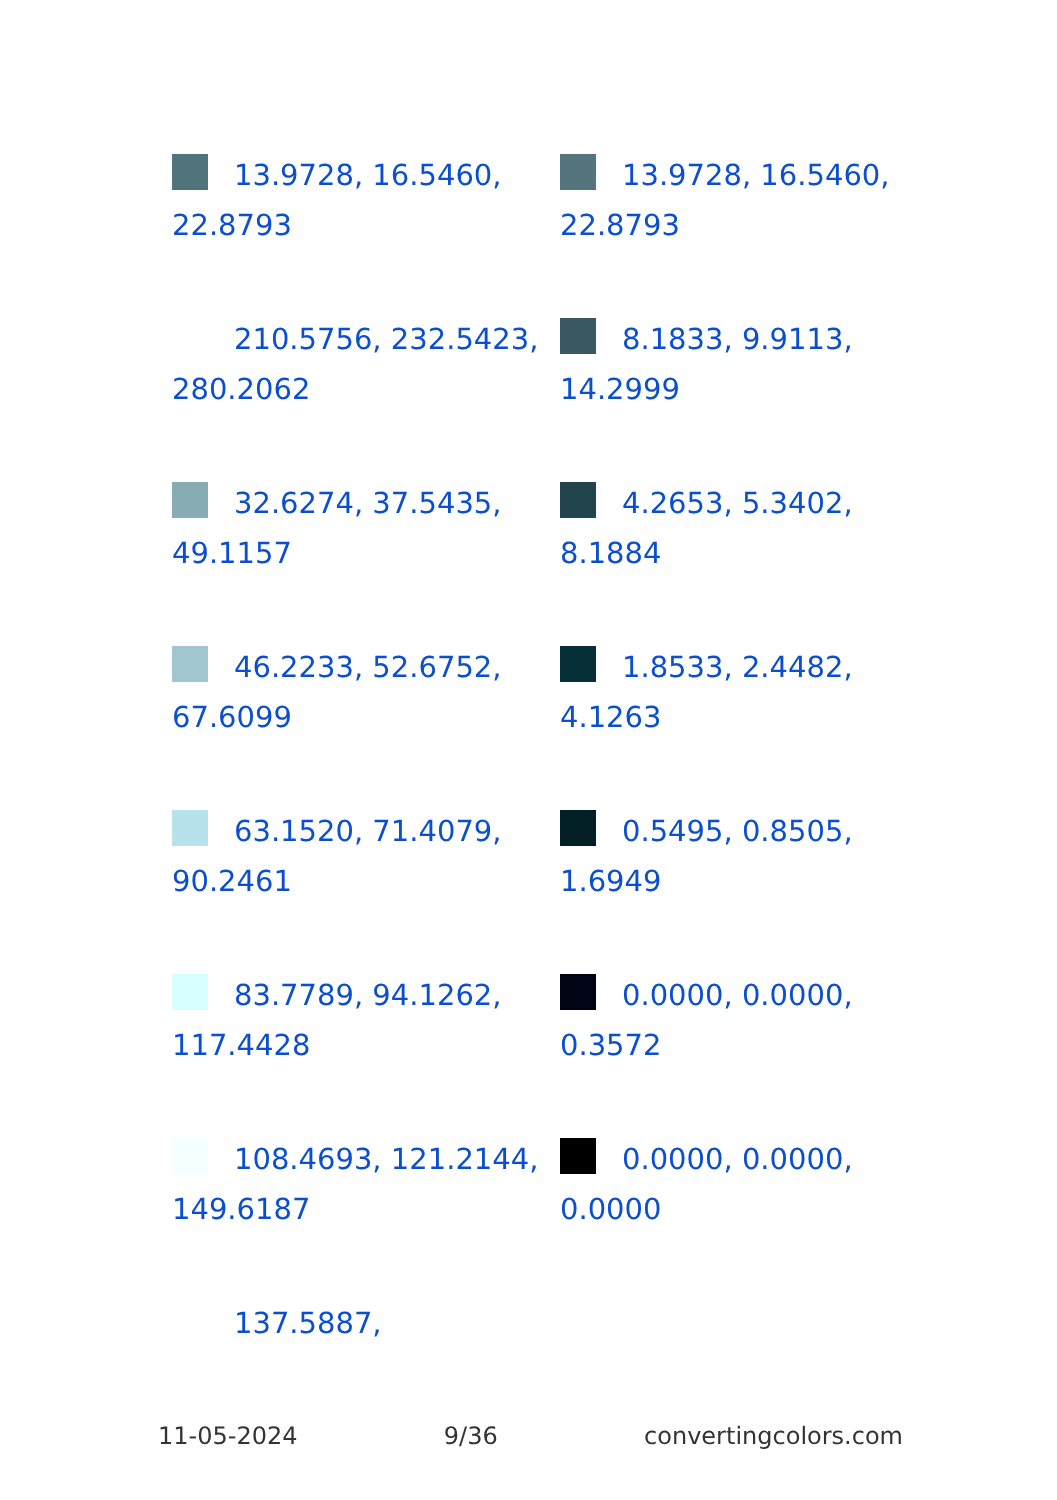13.9728, 16.5460, 22.8793
13.9728, 16.5460, 22.8793
210.5756, 232.5423, 280.2062
8.1833, 9.9113, 14.2999
32.6274, 37.5435, 49.1157
4.2653, 5.3402, 8.1884
46.2233, 52.6752, 67.6099
1.8533, 2.4482, 4.1263
63.1520, 71.4079, 90.2461
0.5495, 0.8505, 1.6949
83.7789, 94.1262, 117.4428
0.0000, 0.0000, 0.3572
108.4693, 121.2144, 149.6187
0.0000, 0.0000, 0.0000
137.5887,
11-05-2024 9/36 convertingcolors.com